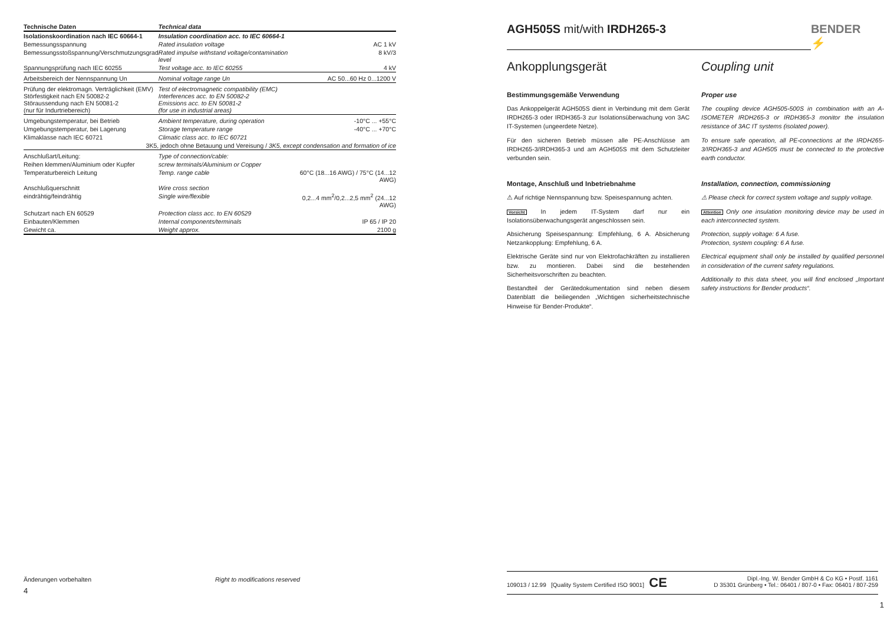| Technische Daten | Technical data | |
| --- | --- | --- |
| Isolationskoordination nach IEC 60664-1 | Insulation coordination acc. to IEC 60664-1 | |
| Bemessungsspannung | Rated insulation voltage | AC 1 kV |
| Bemessungsstoßspannung/Verschmutzungsgrad | Rated impulse withstand voltage/contamination level | 8 kV/3 |
| Spannungsprüfung nach IEC 60255 | Test voltage acc. to IEC 60255 | 4 kV |
| Arbeitsbereich der Nennspannung Un | Nominal voltage range Un | AC 50...60 Hz 0...1200 V |
| Prüfung der elektromagn. Verträglichkeit (EMV) Störfestigkeit nach EN 50082-2 Störaussendung nach EN 50081-2 (nur für Indurtriebereich) | Test of electromagnetic compatibility (EMC) Interferences acc. to EN 50082-2 Emissions acc. to EN 50081-2 (for use in industrial areas) | |
| Umgebungstemperatur, bei Betrieb | Ambient temperature, during operation | -10°C ... +55°C |
| Umgebungstemperatur, bei Lagerung | Storage temperature range | -40°C ... +70°C |
| Klimaklasse nach IEC 60721 | Climatic class acc. to IEC 60721 | |
| 3K5, jedoch ohne Betauung und Vereisung / 3K5, except condensation and formation of ice | | |
| Anschlußart/Leitung: | Type of connection/cable: | |
| Reihen klemmen/Aluminium oder Kupfer | screw terminals/Aluminium or Copper | |
| Temperaturbereich Leitung | Temp. range cable | 60°C (18...16 AWG) / 75°C (14...12 AWG) |
| Anschlußquerschnitt | Wire cross section | |
| eindrähtig/feindrähtig | Single wire/flexible | 0,2...4 mm<sup>2</sup>/0,2...2,5 mm<sup>2</sup> (24...12 AWG) |
| Schutzart nach EN 60529 | Protection class acc. to EN 60529 | |
| Einbauten/Klemmen | Internal components/terminals | IP 65 / IP 20 |
| Gewicht ca. | Weight approx. | 2100 g |
Änderungen vorbehalten Right to modifications reserved
4
AGH505S mit/with IRDH265-3 BENDER ⚡
Ankopplungsgerät
Bestimmungsgemäße Verwendung
Das Ankoppelgerät AGH505S dient in Verbindung mit dem Gerät IRDH265-3 oder IRDH365-3 zur Isolationsüberwachung von 3AC IT-Systemen (ungeerdete Netze).
Für den sicheren Betrieb müssen alle PE-Anschlüsse am IRDH265-3/IRDH365-3 und am AGH505S mit dem Schutzleiter verbunden sein.
Montage, Anschluß und Inbetriebnahme
⚠ Auf richtige Nennspannung bzw. Speisespannung achten.
Vorsicht In jedem IT-System darf nur ein Isolationsüberwachungsgerät angeschlossen sein.
Absicherung Speisespannung: Empfehlung, 6 A. Absicherung Netzankopplung: Empfehlung, 6 A.
Elektrische Geräte sind nur von Elektrofachkräften zu installieren bzw. zu montieren. Dabei sind die bestehenden Sicherheitsvorschriften zu beachten.
Bestandteil der Gerätedokumentation sind neben diesem Datenblatt die beiliegenden „Wichtigen sicherheitstechnische Hinweise für Bender-Produkte“.
Coupling unit
Proper use
The coupling device AGH505-500S in combination with an A-ISOMETER IRDH265-3 or IRDH365-3 monitor the insulation resistance of 3AC IT systems (isolated power).
To ensure safe operation, all PE-connections at the IRDH265-3/IRDH365-3 and AGH505 must be connected to the protective earth conductor.
Installation, connection, commissioning
⚠ Please check for correct system voltage and supply voltage.
Attention Only one insulation monitoring device may be used in each interconnected system.
Protection, supply voltage: 6 A fuse.
Protection, system coupling: 6 A fuse.
Electrical equipment shall only be installed by qualified personnel in consideration of the current safety regulations.
Additionally to this data sheet, you will find enclosed „Important safety instructions for Bender products“.
109013 / 12.99 [Quality System Certified ISO 9001] CE Dipl.-Ing. W. Bender GmbH & Co KG • Postf. 1161
D 35301 Grünberg • Tel.: 06401 / 807-0 • Fax: 06401 / 807-259
1